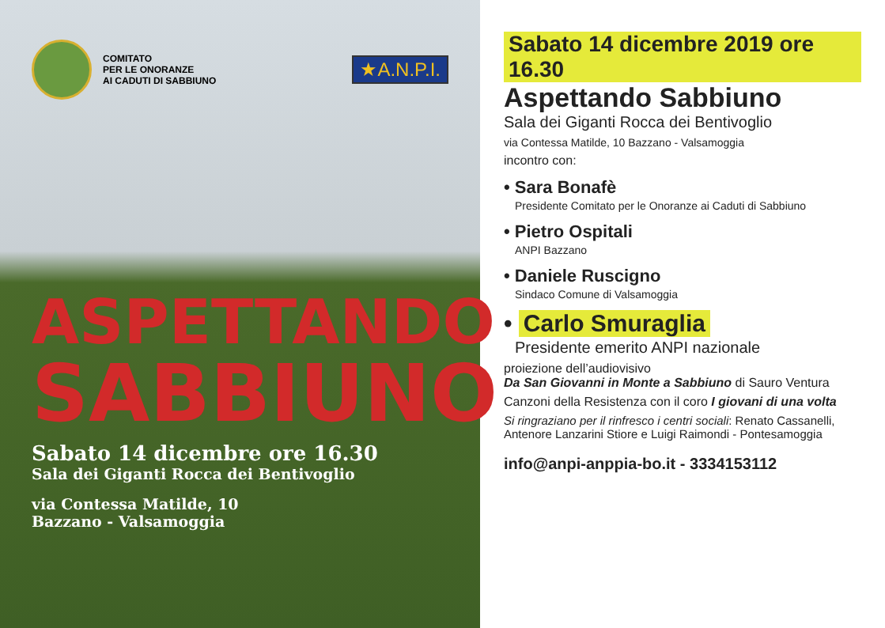COMITATO
PER LE ONORANZE
AI CADUTI DI SABBIUNO
★A.N.P.I.
ASPETTANDO
SABBIUNO
Sabato 14 dicembre ore 16.30
Sala dei Giganti Rocca dei Bentivoglio
via Contessa Matilde, 10
Bazzano - Valsamoggia
Sabato 14 dicembre 2019 ore 16.30
Aspettando Sabbiuno
Sala dei Giganti Rocca dei Bentivoglio
via Contessa Matilde, 10 Bazzano - Valsamoggia
incontro con:
• Sara Bonafè
Presidente Comitato per le Onoranze ai Caduti di Sabbiuno
• Pietro Ospitali
ANPI Bazzano
• Daniele Ruscigno
Sindaco Comune di Valsamoggia
• Carlo Smuraglia
Presidente emerito ANPI nazionale
proiezione dell’audiovisivo
Da San Giovanni in Monte a Sabbiuno di Sauro Ventura
Canzoni della Resistenza con il coro I giovani di una volta
Si ringraziano per il rinfresco i centri sociali: Renato Cassanelli, Antenore Lanzarini Stiore e Luigi Raimondi - Pontesamoggia
info@anpi-anppia-bo.it - 3334153112